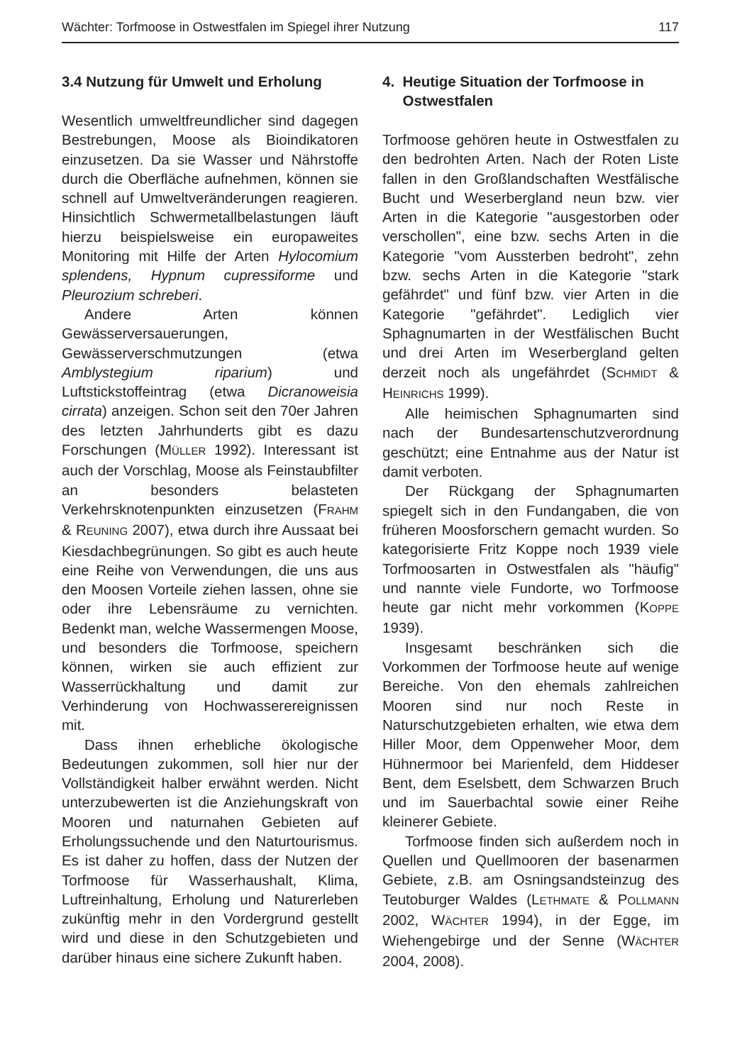Wächter: Torfmoose in Ostwestfalen im Spiegel ihrer Nutzung 117
3.4 Nutzung für Umwelt und Erholung
Wesentlich umweltfreundlicher sind dagegen Bestrebungen, Moose als Bioindikatoren einzusetzen. Da sie Wasser und Nährstoffe durch die Oberfläche aufnehmen, können sie schnell auf Umweltveränderungen reagieren. Hinsichtlich Schwermetallbelastungen läuft hierzu beispielsweise ein europaweites Monitoring mit Hilfe der Arten Hylocomium splendens, Hypnum cupressiforme und Pleurozium schreberi.
Andere Arten können Gewässerversauerungen, Gewässerverschmutzungen (etwa Amblystegium riparium) und Luftstickstoffeintrag (etwa Dicranoweisia cirrata) anzeigen. Schon seit den 70er Jahren des letzten Jahrhunderts gibt es dazu Forschungen (MÜLLER 1992). Interessant ist auch der Vorschlag, Moose als Feinstaubfilter an besonders belasteten Verkehrsknotenpunkten einzusetzen (FRAHM & REUNING 2007), etwa durch ihre Aussaat bei Kiesdachbegrünungen. So gibt es auch heute eine Reihe von Verwendungen, die uns aus den Moosen Vorteile ziehen lassen, ohne sie oder ihre Lebensräume zu vernichten. Bedenkt man, welche Wassermengen Moose, und besonders die Torfmoose, speichern können, wirken sie auch effizient zur Wasserrückhaltung und damit zur Verhinderung von Hochwasserereignissen mit.
Dass ihnen erhebliche ökologische Bedeutungen zukommen, soll hier nur der Vollständigkeit halber erwähnt werden. Nicht unterzubewerten ist die Anziehungskraft von Mooren und naturnahen Gebieten auf Erholungssuchende und den Naturtourismus. Es ist daher zu hoffen, dass der Nutzen der Torfmoose für Wasserhaushalt, Klima, Luftreinhaltung, Erholung und Naturerleben zukünftig mehr in den Vordergrund gestellt wird und diese in den Schutzgebieten und darüber hinaus eine sichere Zukunft haben.
4. Heutige Situation der Torfmoose in
Ostwestfalen
Torfmoose gehören heute in Ostwestfalen zu den bedrohten Arten. Nach der Roten Liste fallen in den Großlandschaften Westfälische Bucht und Weserbergland neun bzw. vier Arten in die Kategorie "ausgestorben oder verschollen", eine bzw. sechs Arten in die Kategorie "vom Aussterben bedroht", zehn bzw. sechs Arten in die Kategorie "stark gefährdet" und fünf bzw. vier Arten in die Kategorie "gefährdet". Lediglich vier Sphagnumarten in der Westfälischen Bucht und drei Arten im Weserbergland gelten derzeit noch als ungefährdet (SCHMIDT & HEINRICHS 1999).
Alle heimischen Sphagnumarten sind nach der Bundesartenschutzverordnung geschützt; eine Entnahme aus der Natur ist damit verboten.
Der Rückgang der Sphagnumarten spiegelt sich in den Fundangaben, die von früheren Moosforschern gemacht wurden. So kategorisierte Fritz Koppe noch 1939 viele Torfmoosarten in Ostwestfalen als "häufig" und nannte viele Fundorte, wo Torfmoose heute gar nicht mehr vorkommen (KOPPE 1939).
Insgesamt beschränken sich die Vorkommen der Torfmoose heute auf wenige Bereiche. Von den ehemals zahlreichen Mooren sind nur noch Reste in Naturschutzgebieten erhalten, wie etwa dem Hiller Moor, dem Oppenweher Moor, dem Hühnermoor bei Marienfeld, dem Hiddeser Bent, dem Eselsbett, dem Schwarzen Bruch und im Sauerbachtal sowie einer Reihe kleinerer Gebiete.
Torfmoose finden sich außerdem noch in Quellen und Quellmooren der basenarmen Gebiete, z.B. am Osningsandsteinzug des Teutoburger Waldes (LETHMATE & POLLMANN 2002, WÄCHTER 1994), in der Egge, im Wiehengebirge und der Senne (WÄCHTER 2004, 2008).